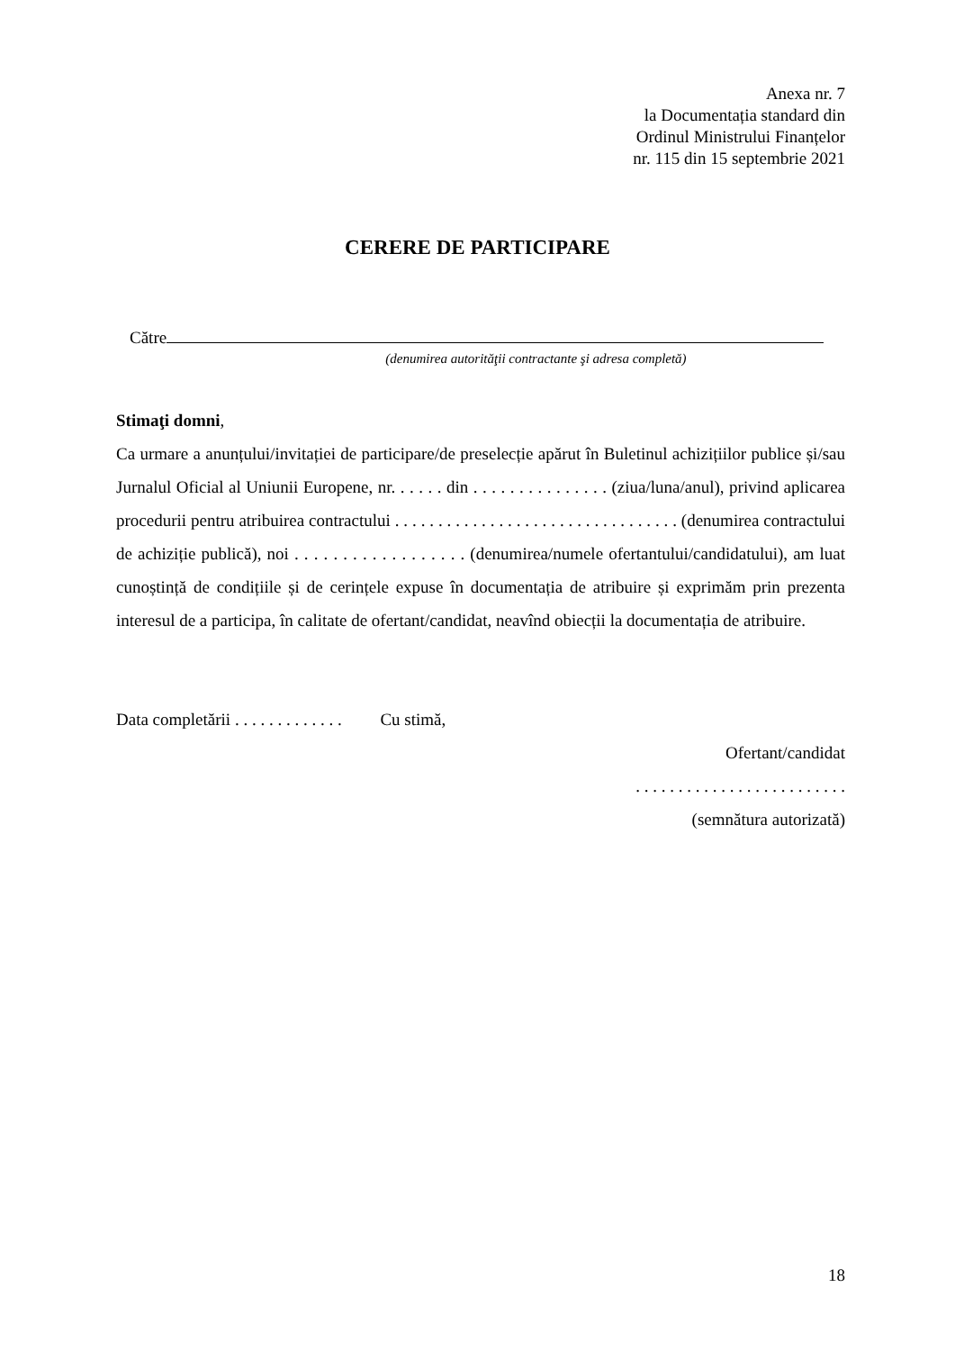Anexa nr. 7
la Documentația standard din
Ordinul Ministrului Finanțelor
nr. 115 din 15 septembrie 2021
CERERE DE PARTICIPARE
Către
(denumirea autorităţii contractante şi adresa completă)
Stimaţi domni,
Ca urmare a anunțului/invitației de participare/de preselecție apărut în Buletinul achizițiilor publice și/sau Jurnalul Oficial al Uniunii Europene, nr. . . . . . din . . . . . . . . . . . . . . . (ziua/luna/anul), privind aplicarea procedurii pentru atribuirea contractului . . . . . . . . . . . . . . . . . . . . . . . . . . . . . . . . . (denumirea contractului de achiziție publică), noi . . . . . . . . . . . . . . . . . . (denumirea/numele ofertantului/candidatului), am luat cunoștință de condițiile și de cerințele expuse în documentația de atribuire și exprimăm prin prezenta interesul de a participa, în calitate de ofertant/candidat, neavînd obiecții la documentația de atribuire.
Data completării . . . . . . . . . . . . . Cu stimă,
Ofertant/candidat
. . . . . . . . . . . . . . . . . . . . . . . . .
(semnătura autorizată)
18